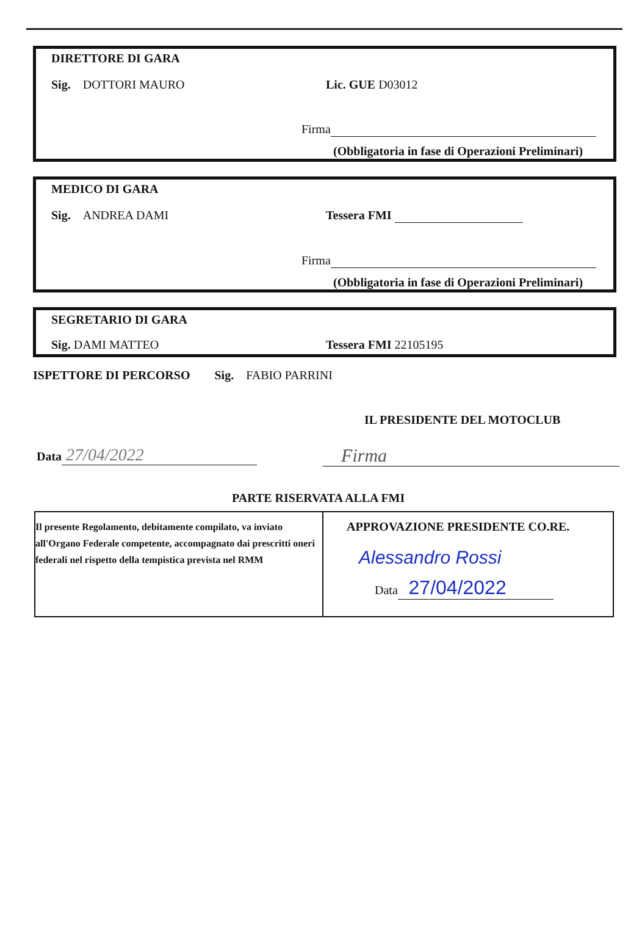DIRETTORE DI GARA
Sig. DOTTORI MAURO Lic. GUE D03012
Firma
(Obbligatoria in fase di Operazioni Preliminari)
MEDICO DI GARA
Sig. ANDREA DAMI Tessera FMI
Firma
(Obbligatoria in fase di Operazioni Preliminari)
SEGRETARIO DI GARA
Sig. DAMI MATTEO Tessera FMI 22105195
ISPETTORE DI PERCORSO Sig. FABIO PARRINI
IL PRESIDENTE DEL MOTOCLUB
Data 27/04/2022 Firma
PARTE RISERVATA ALLA FMI
Il presente Regolamento, debitamente compilato, va inviato all'Organo Federale competente, accompagnato dai prescritti oneri federali nel rispetto della tempistica prevista nel RMM
APPROVAZIONE PRESIDENTE CO.RE.
Alessandro Rossi
Data 27/04/2022